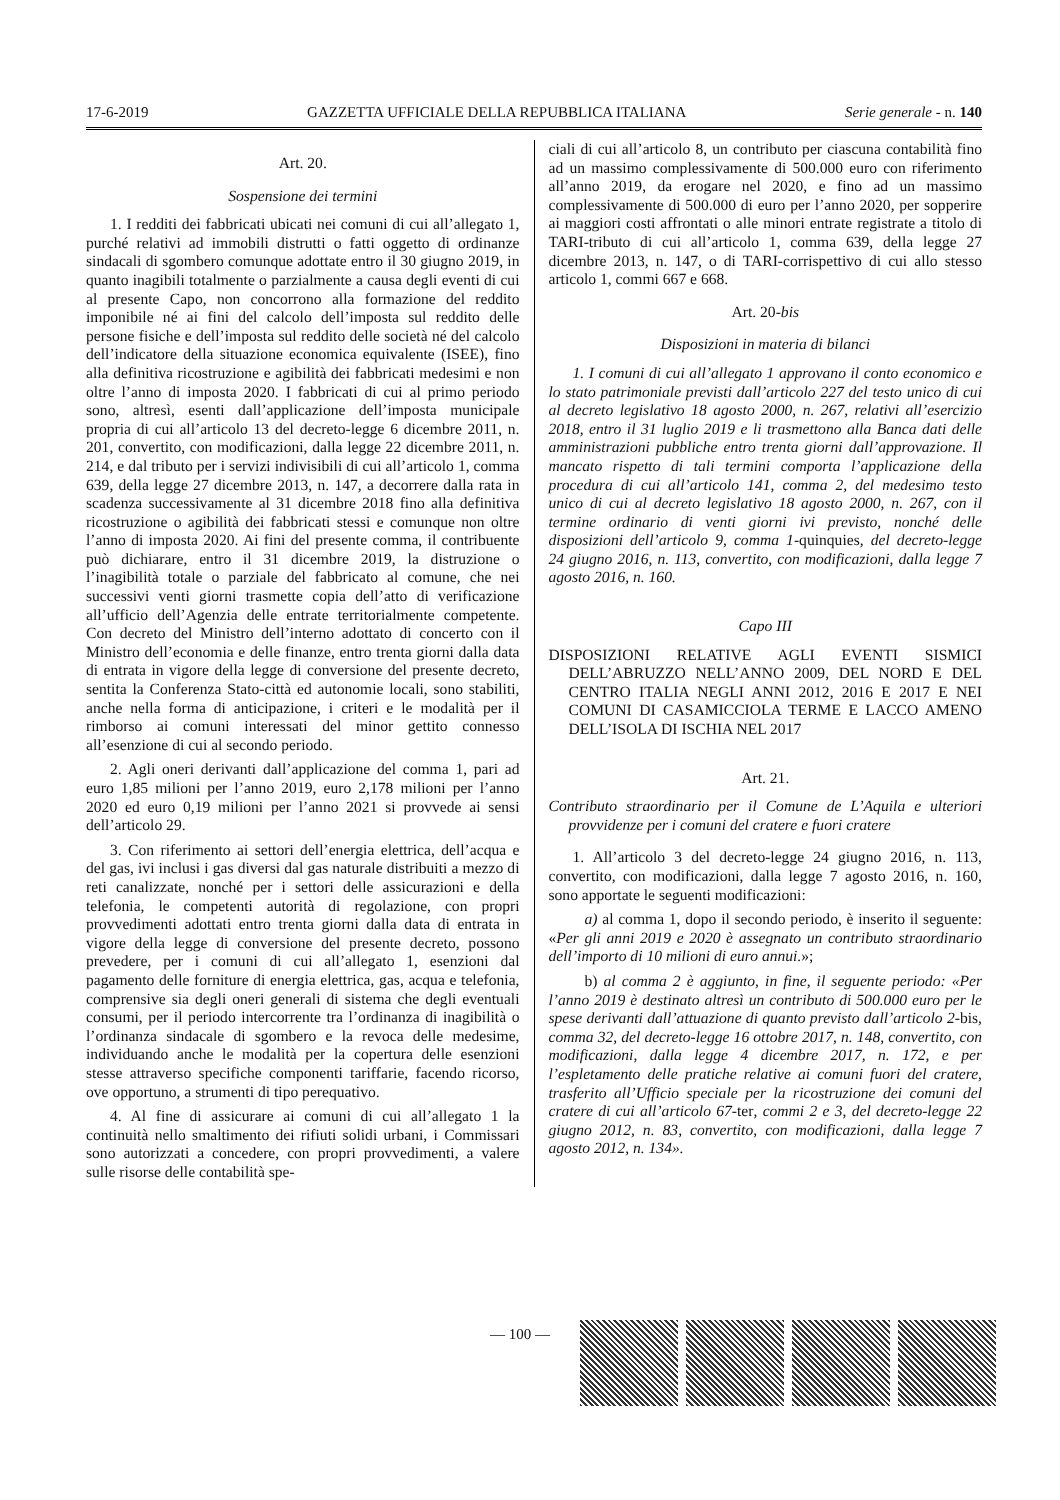17-6-2019 GAZZETTA UFFICIALE DELLA REPUBBLICA ITALIANA Serie generale - n. 140
Art. 20.
Sospensione dei termini
1. I redditi dei fabbricati ubicati nei comuni di cui all’allegato 1, purché relativi ad immobili distrutti o fatti oggetto di ordinanze sindacali di sgombero comunque adottate entro il 30 giugno 2019, in quanto inagibili totalmente o parzialmente a causa degli eventi di cui al presente Capo, non concorrono alla formazione del reddito imponibile né ai fini del calcolo dell’imposta sul reddito delle persone fisiche e dell’imposta sul reddito delle società né del calcolo dell’indicatore della situazione economica equivalente (ISEE), fino alla definitiva ricostruzione e agibilità dei fabbricati medesimi e non oltre l’anno di imposta 2020. I fabbricati di cui al primo periodo sono, altresì, esenti dall’applicazione dell’imposta municipale propria di cui all’articolo 13 del decreto-legge 6 dicembre 2011, n. 201, convertito, con modificazioni, dalla legge 22 dicembre 2011, n. 214, e dal tributo per i servizi indivisibili di cui all’articolo 1, comma 639, della legge 27 dicembre 2013, n. 147, a decorrere dalla rata in scadenza successivamente al 31 dicembre 2018 fino alla definitiva ricostruzione o agibilità dei fabbricati stessi e comunque non oltre l’anno di imposta 2020. Ai fini del presente comma, il contribuente può dichiarare, entro il 31 dicembre 2019, la distruzione o l’inagibilità totale o parziale del fabbricato al comune, che nei successivi venti giorni trasmette copia dell’atto di verificazione all’ufficio dell’Agenzia delle entrate territorialmente competente. Con decreto del Ministro dell’interno adottato di concerto con il Ministro dell’economia e delle finanze, entro trenta giorni dalla data di entrata in vigore della legge di conversione del presente decreto, sentita la Conferenza Stato-città ed autonomie locali, sono stabiliti, anche nella forma di anticipazione, i criteri e le modalità per il rimborso ai comuni interessati del minor gettito connesso all’esenzione di cui al secondo periodo.
2. Agli oneri derivanti dall’applicazione del comma 1, pari ad euro 1,85 milioni per l’anno 2019, euro 2,178 milioni per l’anno 2020 ed euro 0,19 milioni per l’anno 2021 si provvede ai sensi dell’articolo 29.
3. Con riferimento ai settori dell’energia elettrica, dell’acqua e del gas, ivi inclusi i gas diversi dal gas naturale distribuiti a mezzo di reti canalizzate, nonché per i settori delle assicurazioni e della telefonia, le competenti autorità di regolazione, con propri provvedimenti adottati entro trenta giorni dalla data di entrata in vigore della legge di conversione del presente decreto, possono prevedere, per i comuni di cui all’allegato 1, esenzioni dal pagamento delle forniture di energia elettrica, gas, acqua e telefonia, comprensive sia degli oneri generali di sistema che degli eventuali consumi, per il periodo intercorrente tra l’ordinanza di inagibilità o l’ordinanza sindacale di sgombero e la revoca delle medesime, individuando anche le modalità per la copertura delle esenzioni stesse attraverso specifiche componenti tariffarie, facendo ricorso, ove opportuno, a strumenti di tipo perequativo.
4. Al fine di assicurare ai comuni di cui all’allegato 1 la continuità nello smaltimento dei rifiuti solidi urbani, i Commissari sono autorizzati a concedere, con propri provvedimenti, a valere sulle risorse delle contabilità spe-
ciali di cui all’articolo 8, un contributo per ciascuna contabilità fino ad un massimo complessivamente di 500.000 euro con riferimento all’anno 2019, da erogare nel 2020, e fino ad un massimo complessivamente di 500.000 di euro per l’anno 2020, per sopperire ai maggiori costi affrontati o alle minori entrate registrate a titolo di TARI-tributo di cui all’articolo 1, comma 639, della legge 27 dicembre 2013, n. 147, o di TARI-corrispettivo di cui allo stesso articolo 1, commi 667 e 668.
Art. 20-bis
Disposizioni in materia di bilanci
1. I comuni di cui all’allegato 1 approvano il conto economico e lo stato patrimoniale previsti dall’articolo 227 del testo unico di cui al decreto legislativo 18 agosto 2000, n. 267, relativi all’esercizio 2018, entro il 31 luglio 2019 e li trasmettono alla Banca dati delle amministrazioni pubbliche entro trenta giorni dall’approvazione. Il mancato rispetto di tali termini comporta l’applicazione della procedura di cui all’articolo 141, comma 2, del medesimo testo unico di cui al decreto legislativo 18 agosto 2000, n. 267, con il termine ordinario di venti giorni ivi previsto, nonché delle disposizioni dell’articolo 9, comma 1-quinquies, del decreto-legge 24 giugno 2016, n. 113, convertito, con modificazioni, dalla legge 7 agosto 2016, n. 160.
Capo III
DISPOSIZIONI RELATIVE AGLI EVENTI SISMICI DELL’ABRUZZO NELL’ANNO 2009, DEL NORD E DEL CENTRO ITALIA NEGLI ANNI 2012, 2016 E 2017 E NEI COMUNI DI CASAMICCIOLA TERME E LACCO AMENO DELL’ISOLA DI ISCHIA NEL 2017
Art. 21.
Contributo straordinario per il Comune de L’Aquila e ulteriori provvidenze per i comuni del cratere e fuori cratere
1. All’articolo 3 del decreto-legge 24 giugno 2016, n. 113, convertito, con modificazioni, dalla legge 7 agosto 2016, n. 160, sono apportate le seguenti modificazioni:
a) al comma 1, dopo il secondo periodo, è inserito il seguente: «Per gli anni 2019 e 2020 è assegnato un contributo straordinario dell’importo di 10 milioni di euro annui.»;
b) al comma 2 è aggiunto, in fine, il seguente periodo: «Per l’anno 2019 è destinato altresì un contributo di 500.000 euro per le spese derivanti dall’attuazione di quanto previsto dall’articolo 2-bis, comma 32, del decreto-legge 16 ottobre 2017, n. 148, convertito, con modificazioni, dalla legge 4 dicembre 2017, n. 172, e per l’espletamento delle pratiche relative ai comuni fuori del cratere, trasferito all’Ufficio speciale per la ricostruzione dei comuni del cratere di cui all’articolo 67-ter, commi 2 e 3, del decreto-legge 22 giugno 2012, n. 83, convertito, con modificazioni, dalla legge 7 agosto 2012, n. 134».
— 100 —